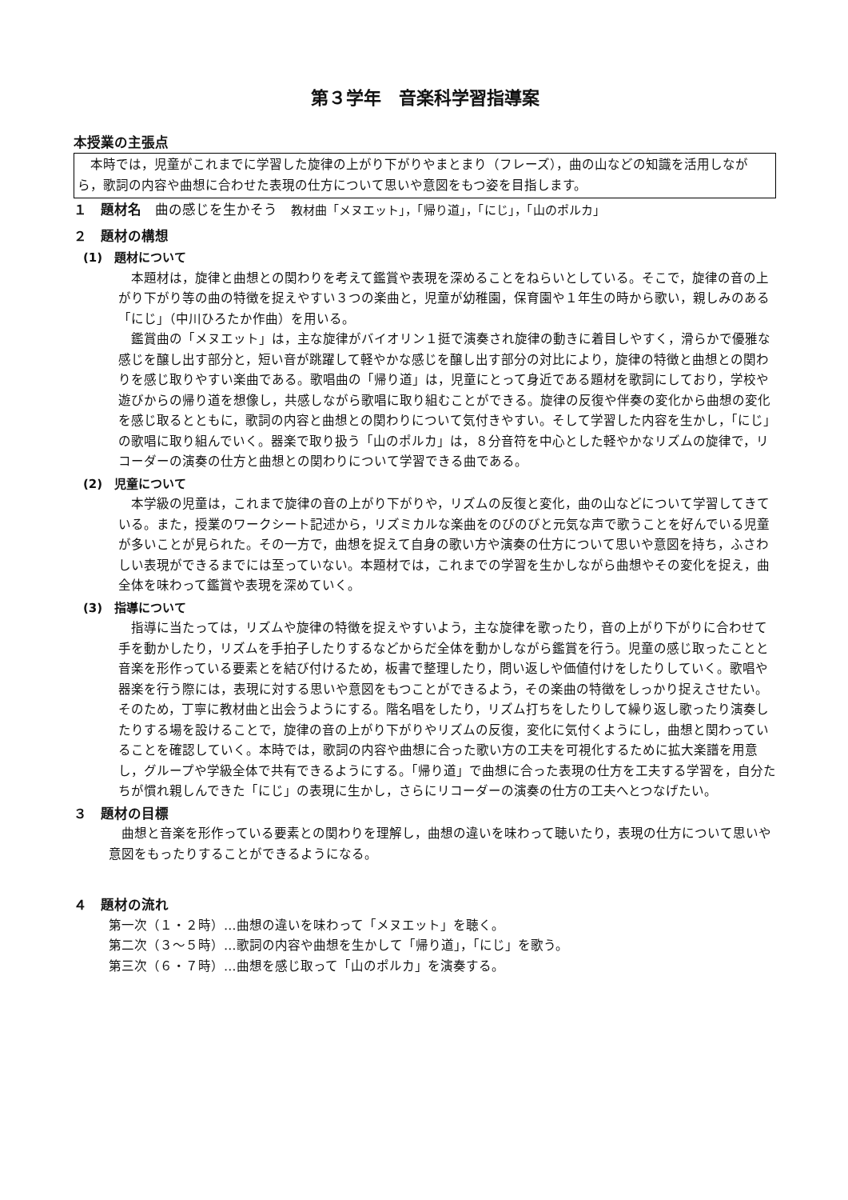第３学年　音楽科学習指導案
本授業の主張点
本時では，児童がこれまでに学習した旋律の上がり下がりやまとまり（フレーズ），曲の山などの知識を活用しながら，歌詞の内容や曲想に合わせた表現の仕方について思いや意図をもつ姿を目指します。
１　題材名　曲の感じを生かそう　教材曲「メヌエット」，「帰り道」，「にじ」，「山のポルカ」
２　題材の構想
(1)　題材について
本題材は，旋律と曲想との関わりを考えて鑑賞や表現を深めることをねらいとしている。そこで，旋律の音の上がり下がり等の曲の特徴を捉えやすい３つの楽曲と，児童が幼稚園，保育園や１年生の時から歌い，親しみのある「にじ」（中川ひろたか作曲）を用いる。
鑑賞曲の「メヌエット」は，主な旋律がバイオリン１挺で演奏され旋律の動きに着目しやすく，滑らかで優雅な感じを醸し出す部分と，短い音が跳躍して軽やかな感じを醸し出す部分の対比により，旋律の特徴と曲想との関わりを感じ取りやすい楽曲である。歌唱曲の「帰り道」は，児童にとって身近である題材を歌詞にしており，学校や遊びからの帰り道を想像し，共感しながら歌唱に取り組むことができる。旋律の反復や伴奏の変化から曲想の変化を感じ取るとともに，歌詞の内容と曲想との関わりについて気付きやすい。そして学習した内容を生かし，「にじ」の歌唱に取り組んでいく。器楽で取り扱う「山のポルカ」は，８分音符を中心とした軽やかなリズムの旋律で，リコーダーの演奏の仕方と曲想との関わりについて学習できる曲である。
(2)　児童について
本学級の児童は，これまで旋律の音の上がり下がりや，リズムの反復と変化，曲の山などについて学習してきている。また，授業のワークシート記述から，リズミカルな楽曲をのびのびと元気な声で歌うことを好んでいる児童が多いことが見られた。その一方で，曲想を捉えて自身の歌い方や演奏の仕方について思いや意図を持ち，ふさわしい表現ができるまでには至っていない。本題材では，これまでの学習を生かしながら曲想やその変化を捉え，曲全体を味わって鑑賞や表現を深めていく。
(3)　指導について
指導に当たっては，リズムや旋律の特徴を捉えやすいよう，主な旋律を歌ったり，音の上がり下がりに合わせて手を動かしたり，リズムを手拍子したりするなどからだ全体を動かしながら鑑賞を行う。児童の感じ取ったことと音楽を形作っている要素とを結び付けるため，板書で整理したり，問い返しや価値付けをしたりしていく。歌唱や器楽を行う際には，表現に対する思いや意図をもつことができるよう，その楽曲の特徴をしっかり捉えさせたい。そのため，丁寧に教材曲と出会うようにする。階名唱をしたり，リズム打ちをしたりして繰り返し歌ったり演奏したりする場を設けることで，旋律の音の上がり下がりやリズムの反復，変化に気付くようにし，曲想と関わっていることを確認していく。本時では，歌詞の内容や曲想に合った歌い方の工夫を可視化するために拡大楽譜を用意し，グループや学級全体で共有できるようにする。「帰り道」で曲想に合った表現の仕方を工夫する学習を，自分たちが慣れ親しんできた「にじ」の表現に生かし，さらにリコーダーの演奏の仕方の工夫へとつなげたい。
３　題材の目標
曲想と音楽を形作っている要素との関わりを理解し，曲想の違いを味わって聴いたり，表現の仕方について思いや意図をもったりすることができるようになる。
４　題材の流れ
第一次（１・２時）…曲想の違いを味わって「メヌエット」を聴く。
第二次（３～５時）…歌詞の内容や曲想を生かして「帰り道」，「にじ」を歌う。
第三次（６・７時）…曲想を感じ取って「山のポルカ」を演奏する。